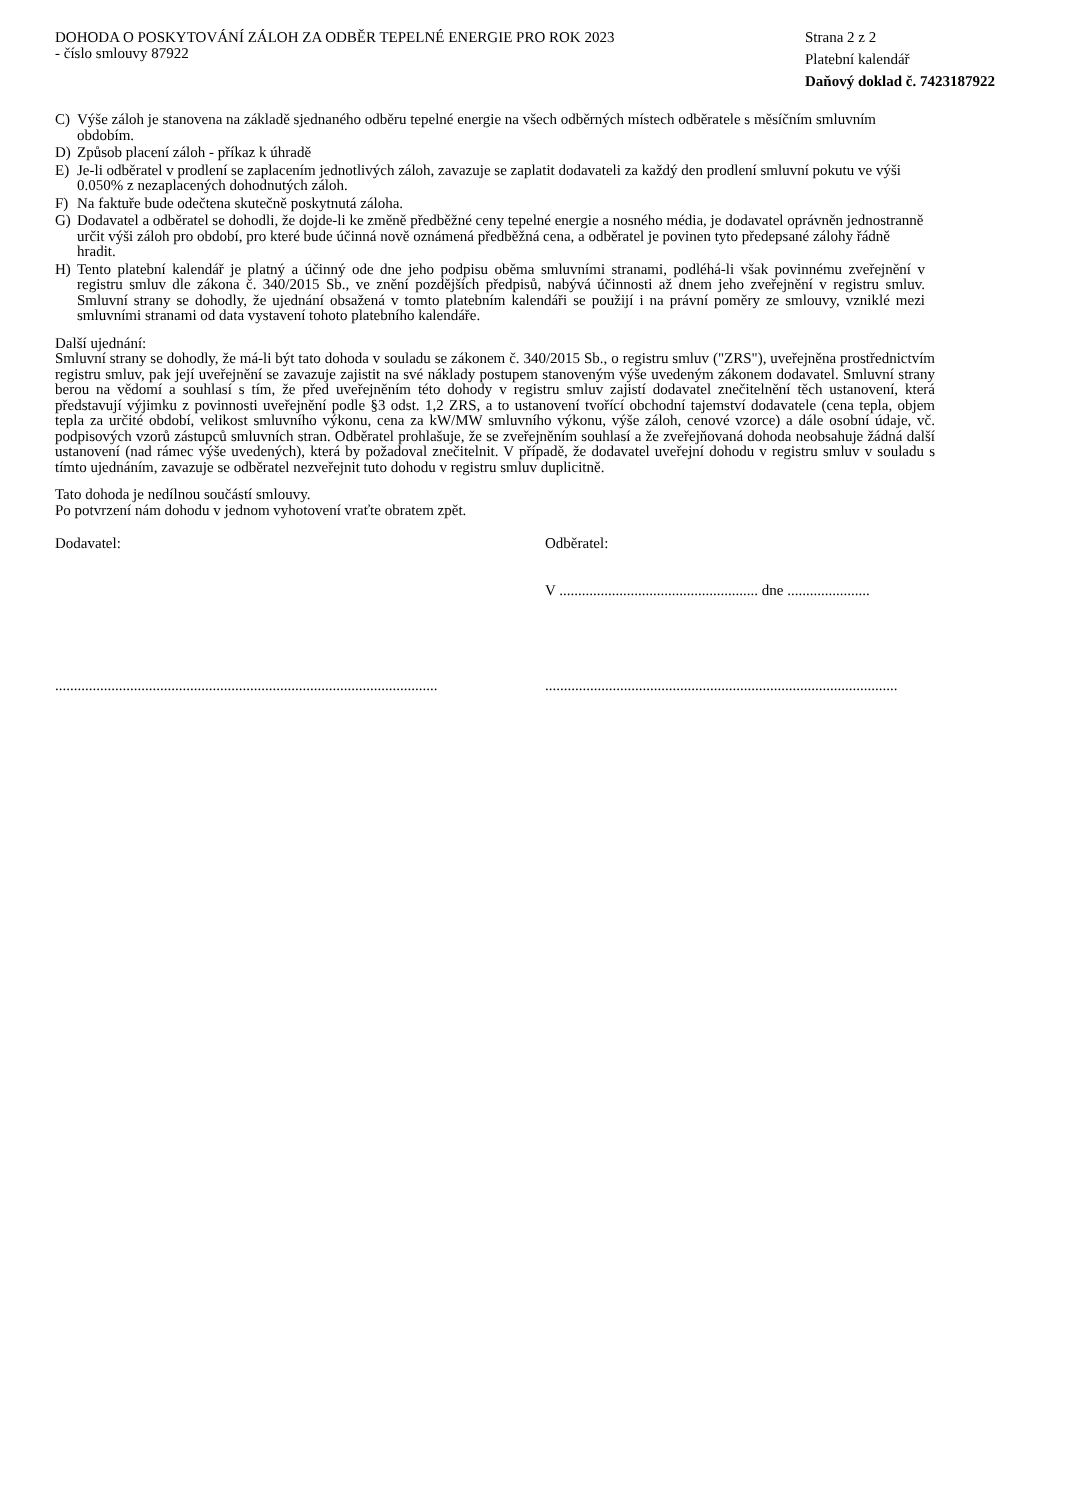DOHODA O POSKYTOVÁNÍ ZÁLOH ZA ODBĚR TEPELNÉ ENERGIE PRO ROK 2023
- číslo smlouvy 87922
Strana 2 z 2
Platební kalendář
Daňový doklad č. 7423187922
C) Výše záloh je stanovena na základě sjednaného odběru tepelné energie na všech odběrných místech odběratele s měsíčním smluvním obdobím.
D) Způsob placení záloh - příkaz k úhradě
E) Je-li odběratel v prodlení se zaplacením jednotlivých záloh, zavazuje se zaplatit dodavateli za každý den prodlení smluvní pokutu ve výši 0.050% z nezaplacených dohodnutých záloh.
F) Na faktuře bude odečtena skutečně poskytnutá záloha.
G) Dodavatel a odběratel se dohodli, že dojde-li ke změně předběžné ceny tepelné energie a nosného média, je dodavatel oprávněn jednostranně určit výši záloh pro období, pro které bude účinná nově oznámená předběžná cena, a odběratel je povinen tyto předepsané zálohy řádně hradit.
H) Tento platební kalendář je platný a účinný ode dne jeho podpisu oběma smluvními stranami, podléhá-li však povinnému zveřejnění v registru smluv dle zákona č. 340/2015 Sb., ve znění pozdějších předpisů, nabývá účinnosti až dnem jeho zveřejnění v registru smluv. Smluvní strany se dohodly, že ujednání obsažená v tomto platebním kalendáři se použijí i na právní poměry ze smlouvy, vzniklé mezi smluvními stranami od data vystavení tohoto platebního kalendáře.
Další ujednání:
Smluvní strany se dohodly, že má-li být tato dohoda v souladu se zákonem č. 340/2015 Sb., o registru smluv ("ZRS"), uveřejněna prostřednictvím registru smluv, pak její uveřejnění se zavazuje zajistit na své náklady postupem stanoveným výše uvedeným zákonem dodavatel. Smluvní strany berou na vědomí a souhlasí s tím, že před uveřejněním této dohody v registru smluv zajistí dodavatel znečitelnění těch ustanovení, která představují výjimku z povinnosti uveřejnění podle §3 odst. 1,2 ZRS, a to ustanovení tvořící obchodní tajemství dodavatele (cena tepla, objem tepla za určité období, velikost smluvního výkonu, cena za kW/MW smluvního výkonu, výše záloh, cenové vzorce) a dále osobní údaje, vč. podpisových vzorů zástupců smluvních stran. Odběratel prohlašuje, že se zveřejněním souhlasí a že zveřejňovaná dohoda neobsahuje žádná další ustanovení (nad rámec výše uvedených), která by požadoval znečitelnit. V případě, že dodavatel uveřejní dohodu v registru smluv v souladu s tímto ujednáním, zavazuje se odběratel nezveřejnit tuto dohodu v registru smluv duplicitně.
Tato dohoda je nedílnou součástí smlouvy.
Po potvrzení nám dohodu v jednom vyhotovení vraťte obratem zpět.
Dodavatel: Odběratel:
V ..................................................... dne ......................
......................................................................................................
..............................................................................................